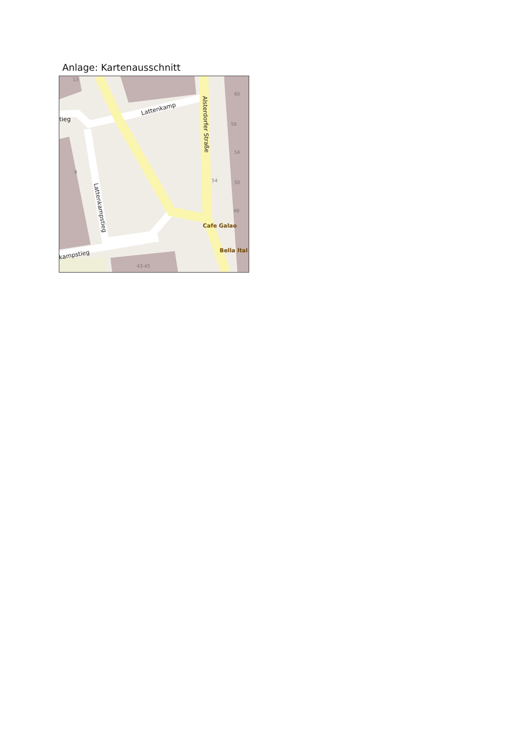Anlage: Kartenausschnitt
13
60
56
54
54
50
48
9
43-45
tieg
Lattenkamp
Alsterdorfer Straße
Lattenkampstieg
kampstieg
Cafe Galao
Bella Ital